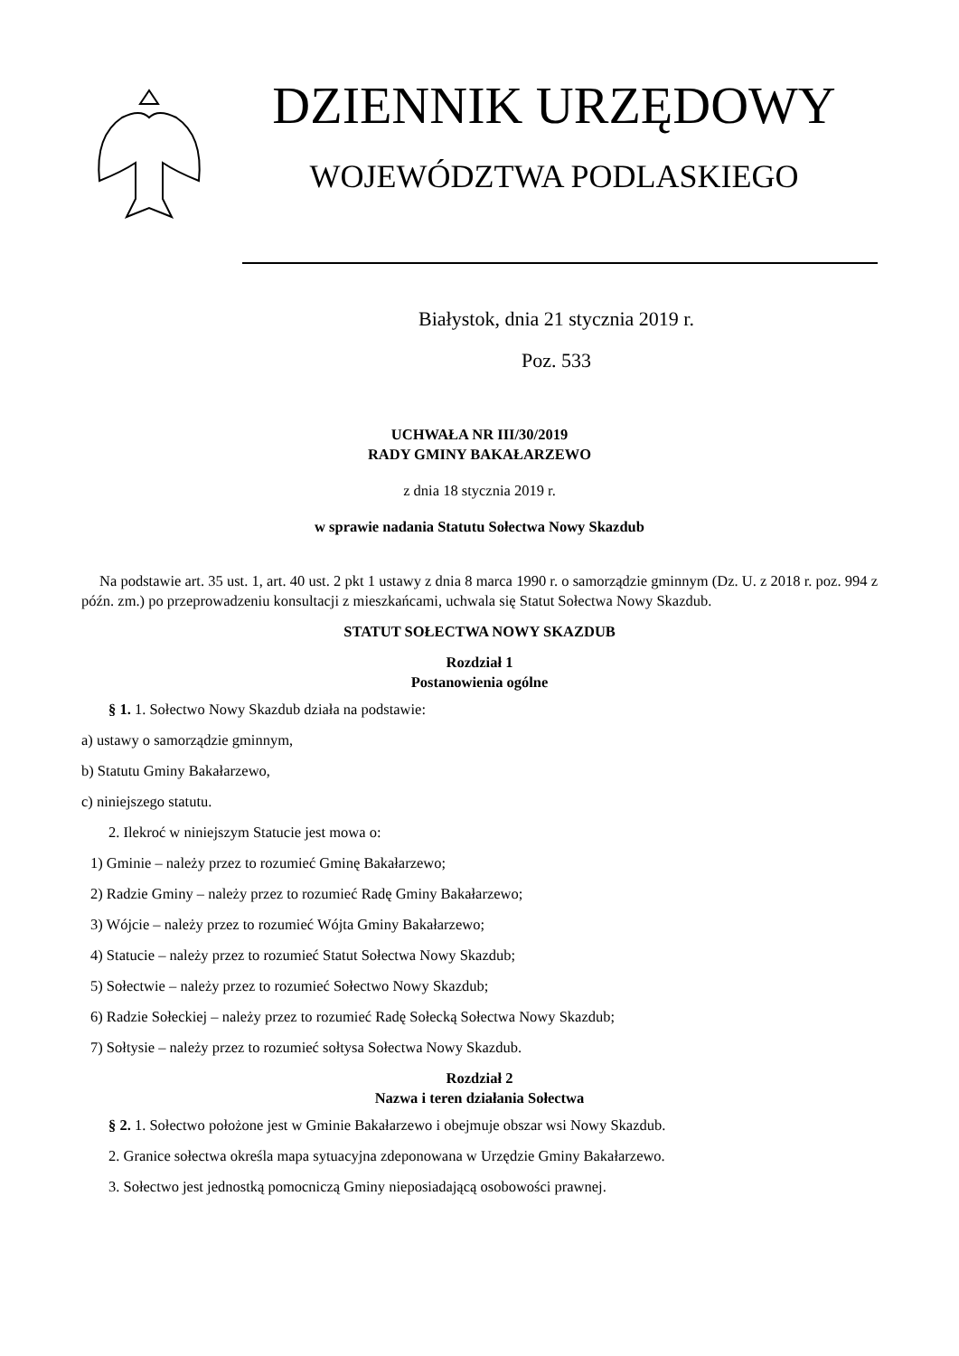DZIENNIK URZĘDOWY
WOJEWÓDZTWA PODLASKIEGO
Białystok, dnia 21 stycznia 2019 r.
Poz. 533
UCHWAŁA NR III/30/2019
RADY GMINY BAKAŁARZEWO
z dnia 18 stycznia 2019 r.
w sprawie nadania Statutu Sołectwa Nowy Skazdub
Na podstawie art. 35 ust. 1, art. 40 ust. 2 pkt 1 ustawy z dnia 8 marca 1990 r. o samorządzie gminnym (Dz. U. z 2018 r. poz. 994 z późn. zm.) po przeprowadzeniu konsultacji z mieszkańcami, uchwala się Statut Sołectwa Nowy Skazdub.
STATUT SOŁECTWA NOWY SKAZDUB
Rozdział 1
Postanowienia ogólne
§ 1. 1. Sołectwo Nowy Skazdub działa na podstawie:
a) ustawy o samorządzie gminnym,
b) Statutu Gminy Bakałarzewo,
c) niniejszego statutu.
2. Ilekroć w niniejszym Statucie jest mowa o:
1) Gminie – należy przez to rozumieć Gminę Bakałarzewo;
2) Radzie Gminy – należy przez to rozumieć Radę Gminy Bakałarzewo;
3) Wójcie – należy przez to rozumieć Wójta Gminy Bakałarzewo;
4) Statucie – należy przez to rozumieć Statut Sołectwa Nowy Skazdub;
5) Sołectwie – należy przez to rozumieć Sołectwo Nowy Skazdub;
6) Radzie Sołeckiej – należy przez to rozumieć Radę Sołecką Sołectwa Nowy Skazdub;
7) Sołtysie – należy przez to rozumieć sołtysa Sołectwa Nowy Skazdub.
Rozdział 2
Nazwa i teren działania Sołectwa
§ 2. 1. Sołectwo położone jest w Gminie Bakałarzewo i obejmuje obszar wsi Nowy Skazdub.
2. Granice sołectwa określa mapa sytuacyjna zdeponowana w Urzędzie Gminy Bakałarzewo.
3. Sołectwo jest jednostką pomocniczą Gminy nieposiadającą osobowości prawnej.